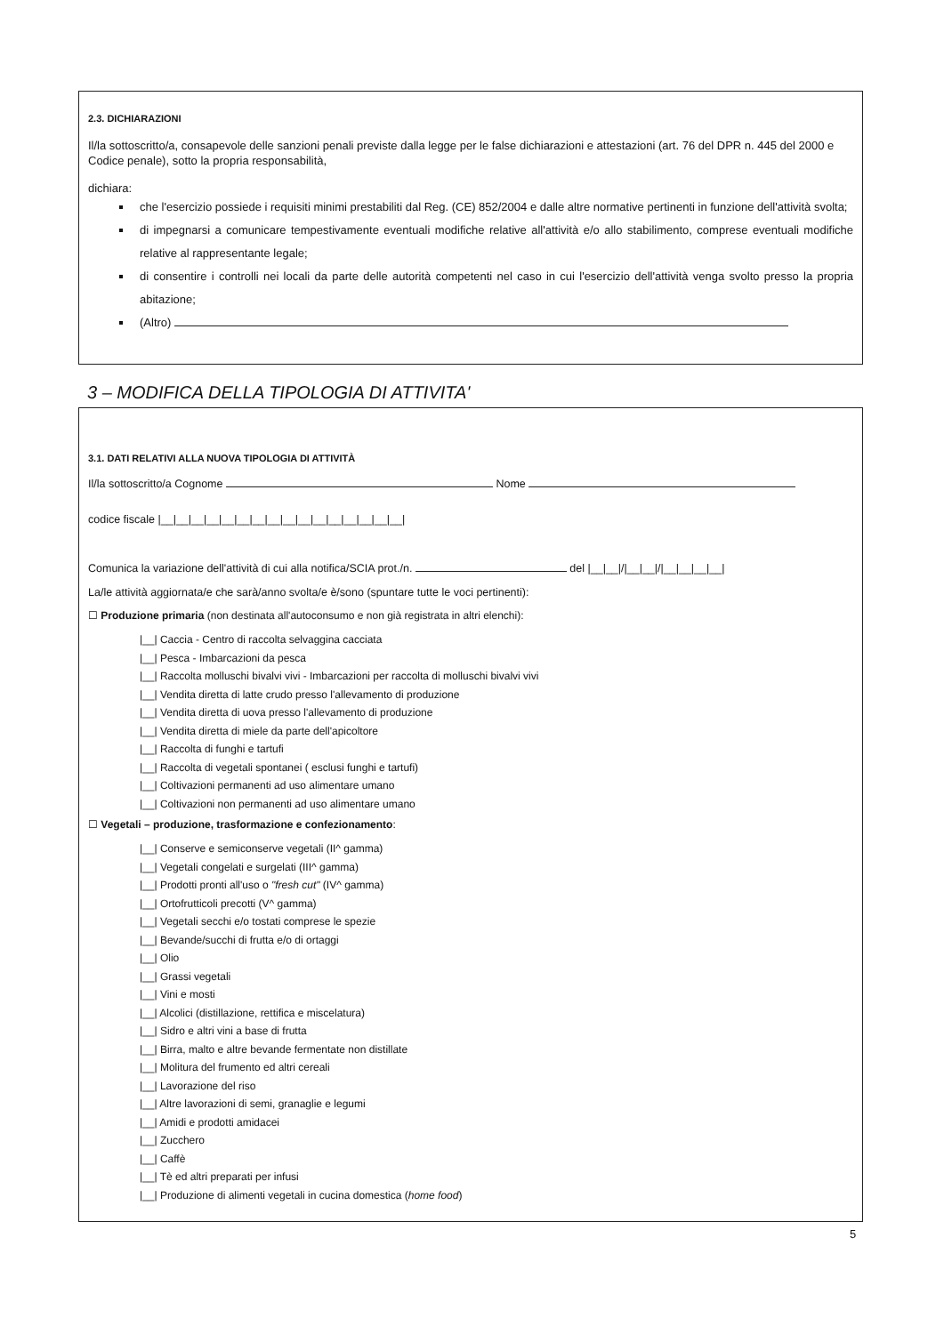2.3. DICHIARAZIONI
Il/la sottoscritto/a, consapevole delle sanzioni penali previste dalla legge per le false dichiarazioni e attestazioni (art. 76 del DPR n. 445 del 2000 e Codice penale), sotto la propria responsabilità,
dichiara:
che l'esercizio possiede i requisiti minimi prestabiliti dal Reg. (CE) 852/2004 e dalle altre normative pertinenti in funzione dell'attività svolta;
di impegnarsi a comunicare tempestivamente eventuali modifiche relative all'attività e/o allo stabilimento, comprese eventuali modifiche relative al rappresentante legale;
di consentire i controlli nei locali da parte delle autorità competenti nel caso in cui l'esercizio dell'attività venga svolto presso la propria abitazione;
(Altro)
3 – MODIFICA DELLA TIPOLOGIA DI ATTIVITA'
3.1. DATI RELATIVI ALLA NUOVA TIPOLOGIA DI ATTIVITÀ
Il/la sottoscritto/a Cognome Nome
codice fiscale |__|__|__|__|__|__|__|__|__|__|__|__|__|__|__|__|
Comunica la variazione dell'attività di cui alla notifica/SCIA prot./n. del |__|__|/|__|__|/|__|__|__|__|
La/le attività aggiornata/e che sarà/anno svolta/e è/sono (spuntare tutte le voci pertinenti):
☐ Produzione primaria (non destinata all'autoconsumo e non già registrata in altri elenchi):
|__| Caccia - Centro di raccolta selvaggina cacciata
|__| Pesca - Imbarcazioni da pesca
|__| Raccolta molluschi bivalvi vivi - Imbarcazioni per raccolta di molluschi bivalvi vivi
|__| Vendita diretta di latte crudo presso l'allevamento di produzione
|__| Vendita diretta di uova presso l'allevamento di produzione
|__| Vendita diretta di miele da parte dell'apicoltore
|__| Raccolta di funghi e tartufi
|__| Raccolta di vegetali spontanei ( esclusi funghi e tartufi)
|__| Coltivazioni permanenti ad uso alimentare umano
|__| Coltivazioni non permanenti ad uso alimentare umano
☐ Vegetali – produzione, trasformazione e confezionamento:
|__| Conserve e semiconserve vegetali (II^ gamma)
|__| Vegetali congelati e surgelati (III^ gamma)
|__| Prodotti pronti all'uso o "fresh cut" (IV^ gamma)
|__| Ortofrutticoli precotti (V^ gamma)
|__| Vegetali secchi e/o tostati comprese le spezie
|__| Bevande/succhi di frutta e/o di ortaggi
|__| Olio
|__| Grassi vegetali
|__| Vini e mosti
|__| Alcolici (distillazione, rettifica e miscelatura)
|__| Sidro e altri vini a base di frutta
|__| Birra, malto e altre bevande fermentate non distillate
|__| Molitura del frumento ed altri cereali
|__| Lavorazione del riso
|__| Altre lavorazioni di semi, granaglie e legumi
|__| Amidi e prodotti amidacei
|__| Zucchero
|__| Caffè
|__| Tè ed altri preparati per infusi
|__| Produzione di alimenti vegetali in cucina domestica (home food)
5